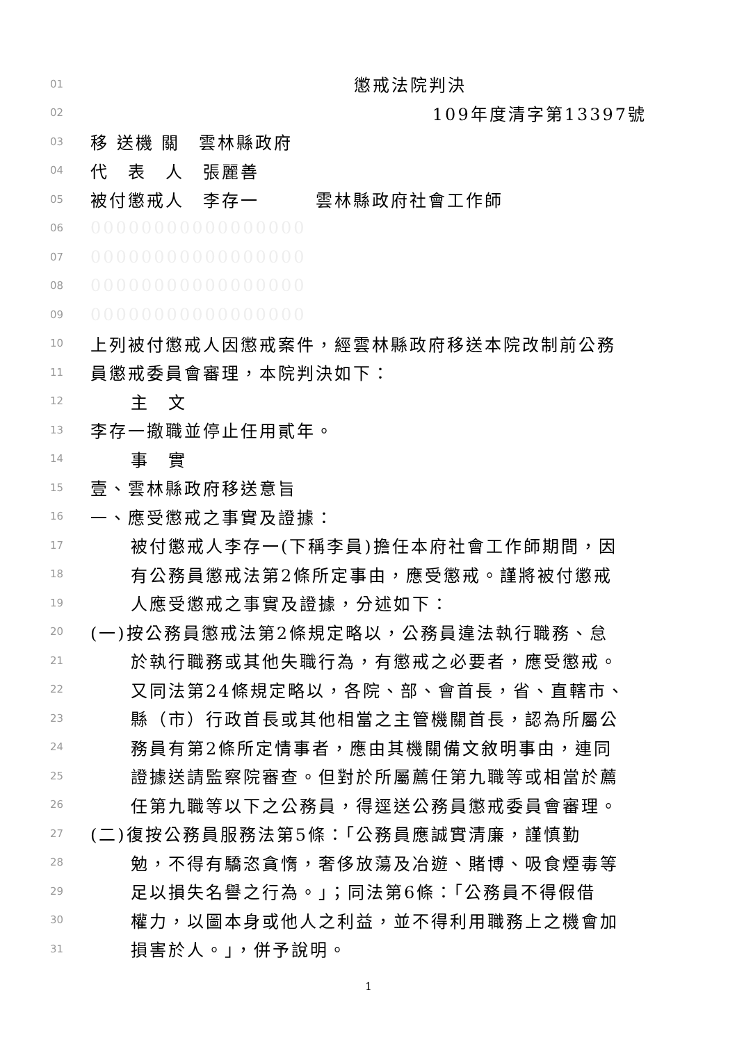01 懲戒法院判決
02 109年度清字第13397號
03 移 送機 關　雲林縣政府
04 代　表　人　張麗善
05 被付懲戒人　李存一　　　雲林縣政府社會工作師
06 00000000000000000
07 00000000000000000
08 00000000000000000
09 00000000000000000
10 上列被付懲戒人因懲戒案件，經雲林縣政府移送本院改制前公務
11 員懲戒委員會審理，本院判決如下：
12 主　文
13 李存一撤職並停止任用貳年。
14 事　實
15 壹、雲林縣政府移送意旨
16 一、應受懲戒之事實及證據：
17 被付懲戒人李存一(下稱李員)擔任本府社會工作師期間，因
18 有公務員懲戒法第2條所定事由，應受懲戒。謹將被付懲戒
19 人應受懲戒之事實及證據，分述如下：
20 (一)按公務員懲戒法第2條規定略以，公務員違法執行職務、怠
21 於執行職務或其他失職行為，有懲戒之必要者，應受懲戒。
22 又同法第24條規定略以，各院、部、會首長，省、直轄市、
23 縣（市）行政首長或其他相當之主管機關首長，認為所屬公
24 務員有第2條所定情事者，應由其機關備文敘明事由，連同
25 證據送請監察院審查。但對於所屬薦任第九職等或相當於薦
26 任第九職等以下之公務員，得逕送公務員懲戒委員會審理。
27 (二)復按公務員服務法第5條：「公務員應誠實清廉，謹慎勤
28 勉，不得有驕恣貪惰，奢侈放蕩及冶遊、賭博、吸食煙毒等
29 足以損失名譽之行為。」；同法第6條：「公務員不得假借
30 權力，以圖本身或他人之利益，並不得利用職務上之機會加
31 損害於人。」，併予說明。
1